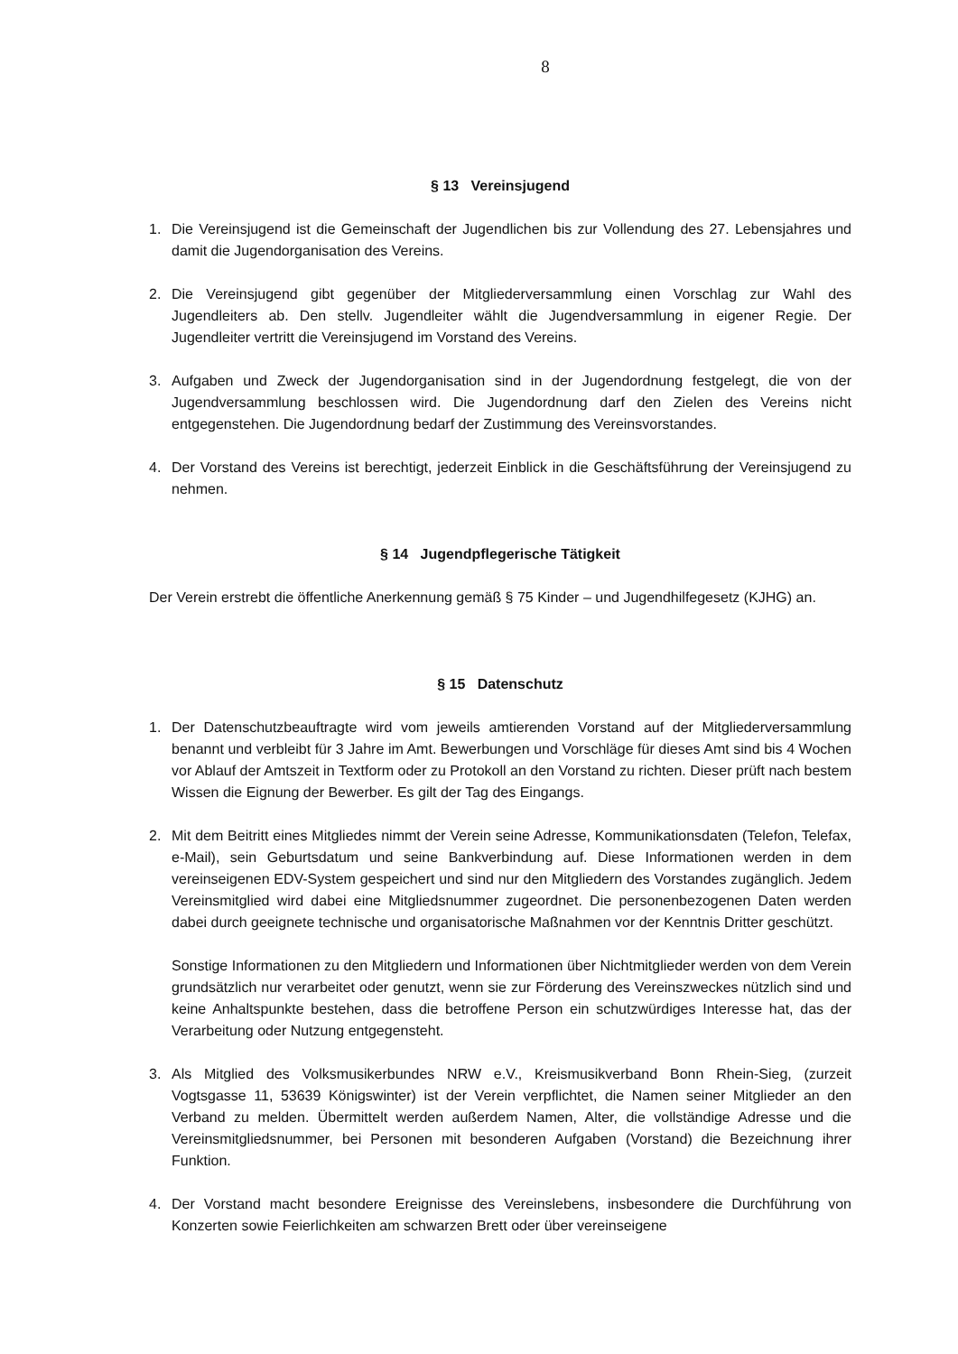8
§ 13 Vereinsjugend
1. Die Vereinsjugend ist die Gemeinschaft der Jugendlichen bis zur Vollendung des 27. Lebensjahres und damit die Jugendorganisation des Vereins.
2. Die Vereinsjugend gibt gegenüber der Mitgliederversammlung einen Vorschlag zur Wahl des Jugendleiters ab. Den stellv. Jugendleiter wählt die Jugendversammlung in eigener Regie. Der Jugendleiter vertritt die Vereinsjugend im Vorstand des Vereins.
3. Aufgaben und Zweck der Jugendorganisation sind in der Jugendordnung festgelegt, die von der Jugendversammlung beschlossen wird. Die Jugendordnung darf den Zielen des Vereins nicht entgegenstehen. Die Jugendordnung bedarf der Zustimmung des Vereinsvorstandes.
4. Der Vorstand des Vereins ist berechtigt, jederzeit Einblick in die Geschäftsführung der Vereinsjugend zu nehmen.
§ 14 Jugendpflegerische Tätigkeit
Der Verein erstrebt die öffentliche Anerkennung gemäß § 75 Kinder – und Jugendhilfegesetz (KJHG) an.
§ 15 Datenschutz
1. Der Datenschutzbeauftragte wird vom jeweils amtierenden Vorstand auf der Mitgliederversammlung benannt und verbleibt für 3 Jahre im Amt. Bewerbungen und Vorschläge für dieses Amt sind bis 4 Wochen vor Ablauf der Amtszeit in Textform oder zu Protokoll an den Vorstand zu richten. Dieser prüft nach bestem Wissen die Eignung der Bewerber. Es gilt der Tag des Eingangs.
2. Mit dem Beitritt eines Mitgliedes nimmt der Verein seine Adresse, Kommunikationsdaten (Telefon, Telefax, e-Mail), sein Geburtsdatum und seine Bankverbindung auf. Diese Informationen werden in dem vereinseigenen EDV-System gespeichert und sind nur den Mitgliedern des Vorstandes zugänglich. Jedem Vereinsmitglied wird dabei eine Mitgliedsnummer zugeordnet. Die personenbezogenen Daten werden dabei durch geeignete technische und organisatorische Maßnahmen vor der Kenntnis Dritter geschützt.
Sonstige Informationen zu den Mitgliedern und Informationen über Nichtmitglieder werden von dem Verein grundsätzlich nur verarbeitet oder genutzt, wenn sie zur Förderung des Vereinszweckes nützlich sind und keine Anhaltspunkte bestehen, dass die betroffene Person ein schutzwürdiges Interesse hat, das der Verarbeitung oder Nutzung entgegensteht.
3. Als Mitglied des Volksmusikerbundes NRW e.V., Kreismusikverband Bonn Rhein-Sieg, (zurzeit Vogtsgasse 11, 53639 Königswinter) ist der Verein verpflichtet, die Namen seiner Mitglieder an den Verband zu melden. Übermittelt werden außerdem Namen, Alter, die vollständige Adresse und die Vereinsmitgliedsnummer, bei Personen mit besonderen Aufgaben (Vorstand) die Bezeichnung ihrer Funktion.
4. Der Vorstand macht besondere Ereignisse des Vereinslebens, insbesondere die Durchführung von Konzerten sowie Feierlichkeiten am schwarzen Brett oder über vereinseigene